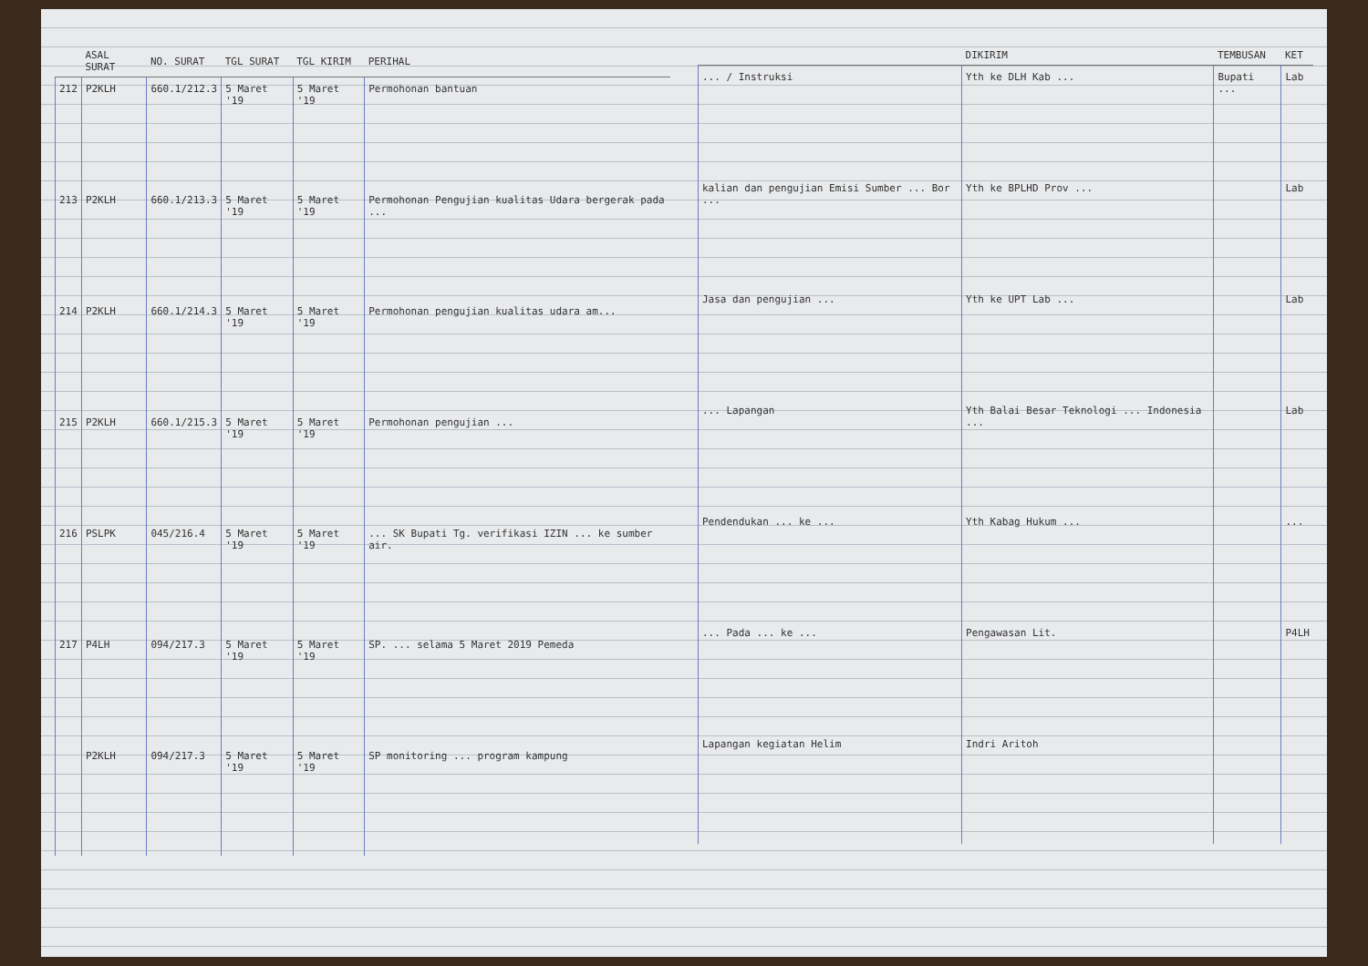| | ASAL SURAT | NO. SURAT | TGL SURAT | TGL KIRIM | PERIHAL |
| --- | --- | --- | --- | --- | --- |
| 212 | P2KLH | 660.1/212.3 | 5 Maret '19 | 5 Maret '19 | Permohonan bantuan |
| 213 | P2KLH | 660.1/213.3 | 5 Maret '19 | 5 Maret '19 | Permohonan Pengujian kualitas Udara bergerak pada ... |
| 214 | P2KLH | 660.1/214.3 | 5 Maret '19 | 5 Maret '19 | Permohonan pengujian kualitas udara am... |
| 215 | P2KLH | 660.1/215.3 | 5 Maret '19 | 5 Maret '19 | Permohonan pengujian ... |
| 216 | PSLPK | 045/216.4 | 5 Maret '19 | 5 Maret '19 | ... SK Bupati Tg. verifikasi IZIN ... ke sumber air. |
| 217 | P4LH | 094/217.3 | 5 Maret '19 | 5 Maret '19 | SP. ... selama 5 Maret 2019 Pemeda |
| | P2KLH | 094/217.3 | 5 Maret '19 | 5 Maret '19 | SP monitoring ... program kampung |
| | DIKIRIM | TEMBUSAN | KET |
| --- | --- | --- | --- |
| ... / Instruksi | Yth ke DLH Kab ... | Bupati ... | Lab |
| kalian dan pengujian Emisi Sumber ... Bor ... | Yth ke BPLHD Prov ... | | Lab |
| Jasa dan pengujian ... | Yth ke UPT Lab ... | | Lab |
| ... Lapangan | Yth Balai Besar Teknologi ... Indonesia ... | | Lab |
| Pendendukan ... ke ... | Yth Kabag Hukum ... | | ... |
| ... Pada ... ke ... | Pengawasan Lit. | | P4LH |
| Lapangan kegiatan Helim | Indri Aritoh | | |